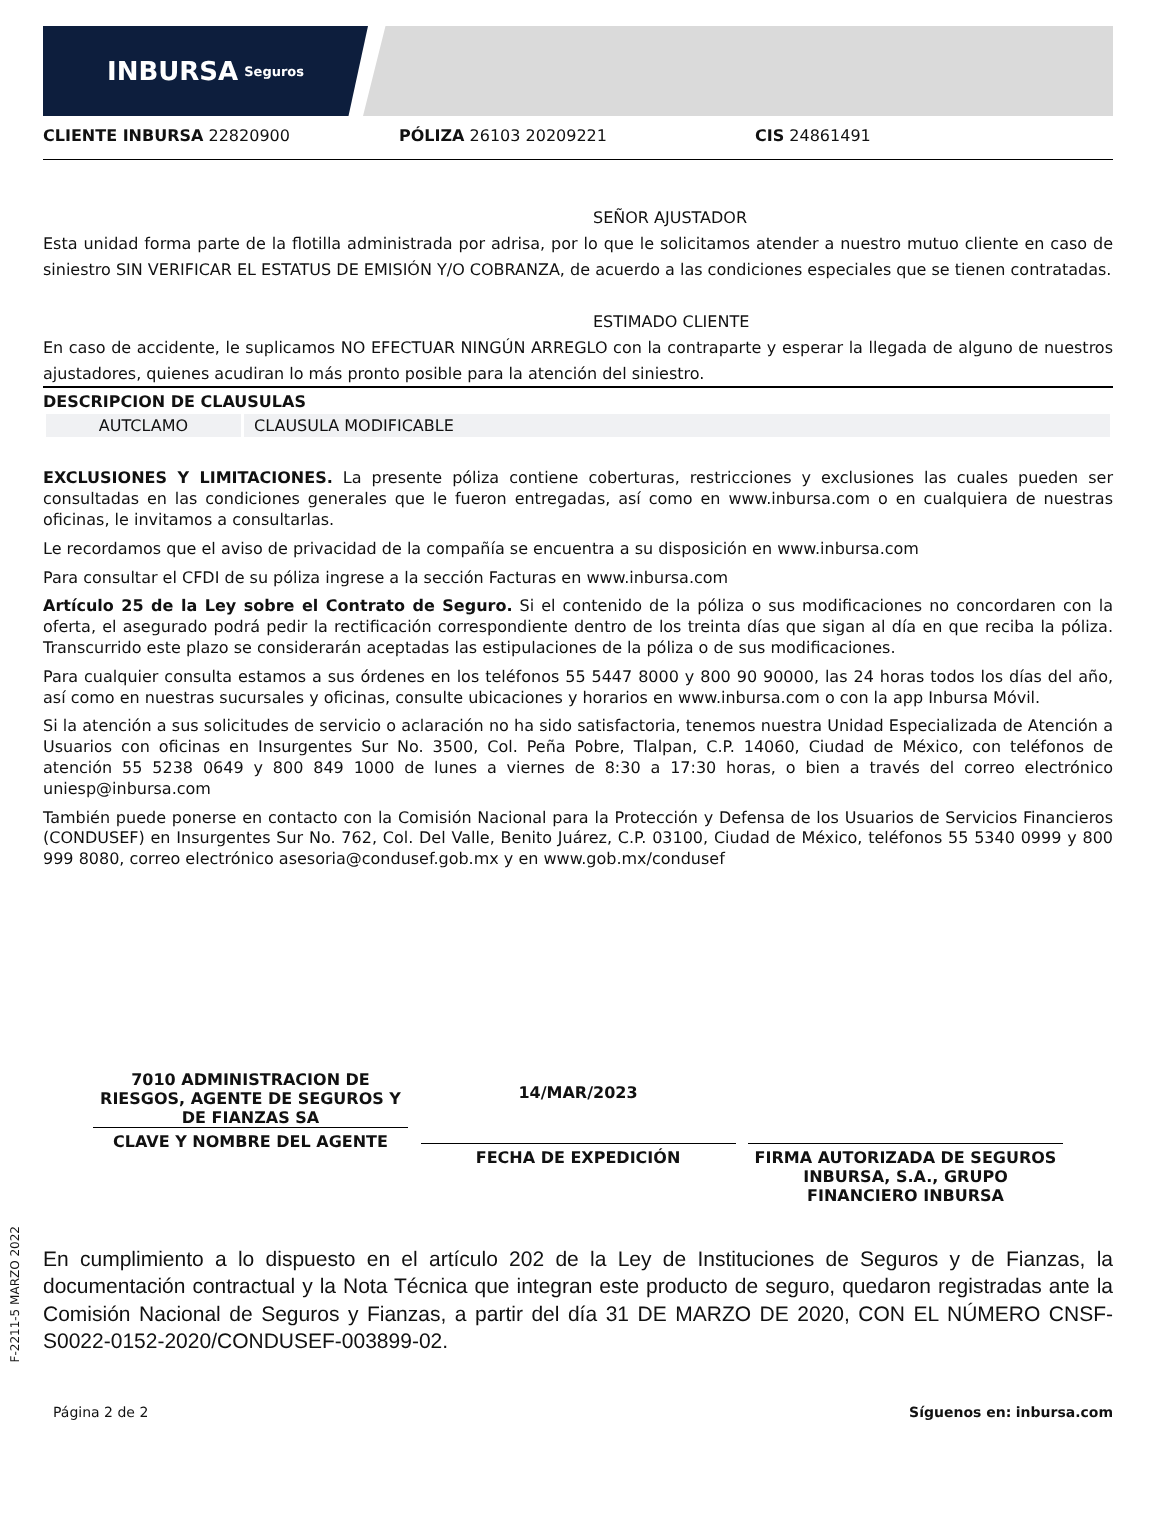INBURSA Seguros
CLIENTE INBURSA 22820900 PÓLIZA 26103 20209221 CIS 24861491
SEÑOR AJUSTADOR
Esta unidad forma parte de la flotilla administrada por adrisa, por lo que le solicitamos atender a nuestro mutuo cliente en caso de siniestro SIN VERIFICAR EL ESTATUS DE EMISIÓN Y/O COBRANZA, de acuerdo a las condiciones especiales que se tienen contratadas.
ESTIMADO CLIENTE
En caso de accidente, le suplicamos NO EFECTUAR NINGÚN ARREGLO con la contraparte y esperar la llegada de alguno de nuestros ajustadores, quienes acudiran lo más pronto posible para la atención del siniestro.
DESCRIPCION DE CLAUSULAS
| AUTCLAMO | CLAUSULA MODIFICABLE |
EXCLUSIONES Y LIMITACIONES. La presente póliza contiene coberturas, restricciones y exclusiones las cuales pueden ser consultadas en las condiciones generales que le fueron entregadas, así como en www.inbursa.com o en cualquiera de nuestras oficinas, le invitamos a consultarlas.
Le recordamos que el aviso de privacidad de la compañía se encuentra a su disposición en www.inbursa.com
Para consultar el CFDI de su póliza ingrese a la sección Facturas en www.inbursa.com
Artículo 25 de la Ley sobre el Contrato de Seguro. Si el contenido de la póliza o sus modificaciones no concordaren con la oferta, el asegurado podrá pedir la rectificación correspondiente dentro de los treinta días que sigan al día en que reciba la póliza. Transcurrido este plazo se considerarán aceptadas las estipulaciones de la póliza o de sus modificaciones.
Para cualquier consulta estamos a sus órdenes en los teléfonos 55 5447 8000 y 800 90 90000, las 24 horas todos los días del año, así como en nuestras sucursales y oficinas, consulte ubicaciones y horarios en www.inbursa.com o con la app Inbursa Móvil.
Si la atención a sus solicitudes de servicio o aclaración no ha sido satisfactoria, tenemos nuestra Unidad Especializada de Atención a Usuarios con oficinas en Insurgentes Sur No. 3500, Col. Peña Pobre, Tlalpan, C.P. 14060, Ciudad de México, con teléfonos de atención 55 5238 0649 y 800 849 1000 de lunes a viernes de 8:30 a 17:30 horas, o bien a través del correo electrónico uniesp@inbursa.com
También puede ponerse en contacto con la Comisión Nacional para la Protección y Defensa de los Usuarios de Servicios Financieros (CONDUSEF) en Insurgentes Sur No. 762, Col. Del Valle, Benito Juárez, C.P. 03100, Ciudad de México, teléfonos 55 5340 0999 y 800 999 8080, correo electrónico asesoria@condusef.gob.mx y en www.gob.mx/condusef
7010 ADMINISTRACION DE RIESGOS, AGENTE DE SEGUROS Y DE FIANZAS SA
CLAVE Y NOMBRE DEL AGENTE
14/MAR/2023
FECHA DE EXPEDICIÓN
FIRMA AUTORIZADA DE SEGUROS INBURSA, S.A., GRUPO FINANCIERO INBURSA
En cumplimiento a lo dispuesto en el artículo 202 de la Ley de Instituciones de Seguros y de Fianzas, la documentación contractual y la Nota Técnica que integran este producto de seguro, quedaron registradas ante la Comisión Nacional de Seguros y Fianzas, a partir del día 31 DE MARZO DE 2020, CON EL NÚMERO CNSF-S0022-0152-2020/CONDUSEF-003899-02.
Página 2 de 2 Síguenos en: inbursa.com
F-2211-5 MARZO 2022